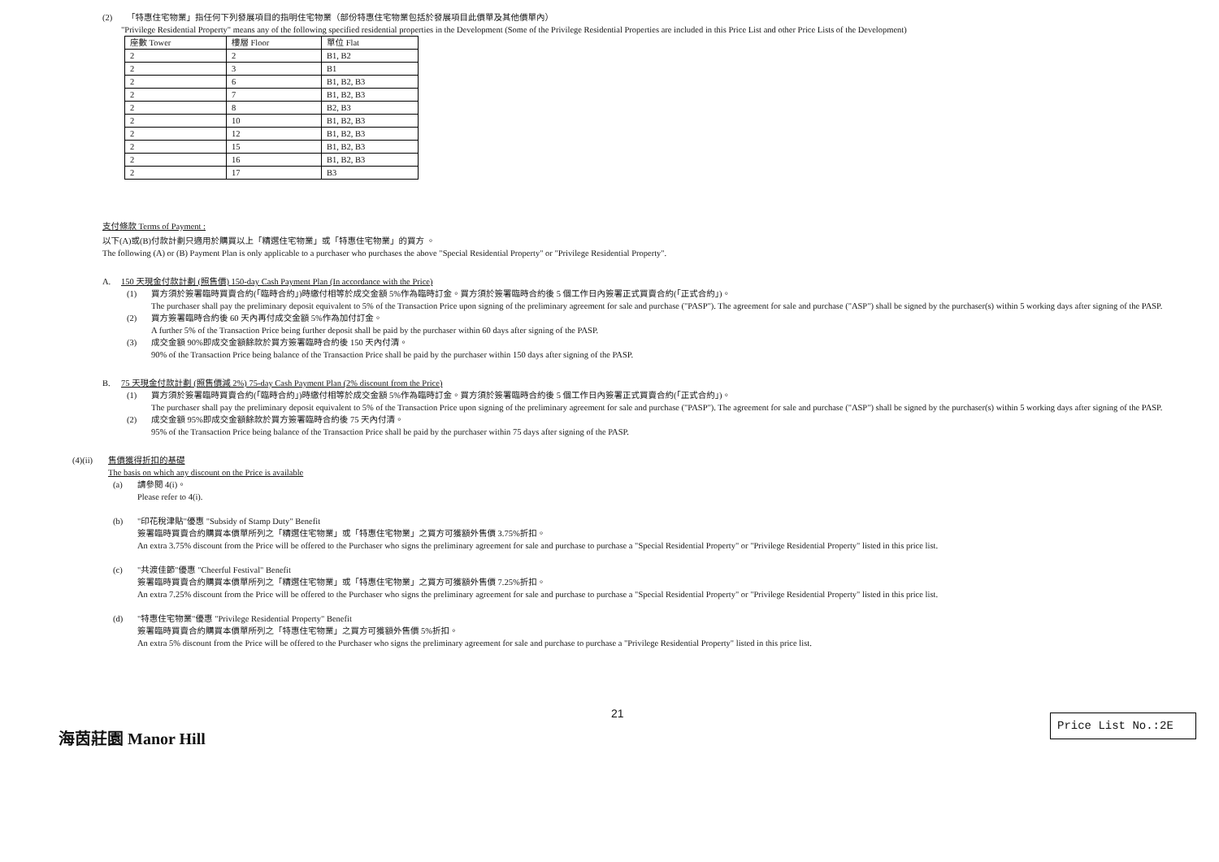(2) 「特惠住宅物業」指任何下列發展項目的指明住宅物業（部份特惠住宅物業包括於發展項目此價單及其他價單內）
"Privilege Residential Property" means any of the following specified residential properties in the Development (Some of the Privilege Residential Properties are included in this Price List and other Price Lists of the Development)
| 座數 Tower | 樓層 Floor | 單位 Flat |
| 2 | 2 | B1, B2 |
| 2 | 3 | B1 |
| 2 | 6 | B1, B2, B3 |
| 2 | 7 | B1, B2, B3 |
| 2 | 8 | B2, B3 |
| 2 | 10 | B1, B2, B3 |
| 2 | 12 | B1, B2, B3 |
| 2 | 15 | B1, B2, B3 |
| 2 | 16 | B1, B2, B3 |
| 2 | 17 | B3 |
支付條款 Terms of Payment :
以下(A)或(B)付款計劃只適用於購買以上「精選住宅物業」或「特惠住宅物業」的買方 。
The following (A) or (B) Payment Plan is only applicable to a purchaser who purchases the above "Special Residential Property" or "Privilege Residential Property".
A. 150 天現金付款計劃 (照售價) 150-day Cash Payment Plan (In accordance with the Price)
(1) 買方須於簽署臨時買賣合約(「臨時合約」)時繳付相等於成交金額 5%作為臨時訂金。買方須於簽署臨時合約後 5 個工作日內簽署正式買賣合約(「正式合約」)。
The purchaser shall pay the preliminary deposit equivalent to 5% of the Transaction Price upon signing of the preliminary agreement for sale and purchase ("PASP"). The agreement for sale and purchase ("ASP") shall be signed by the purchaser(s) within 5 working days after signing of the PASP.
(2) 買方簽署臨時合約後 60 天內再付成交金額 5%作為加付訂金。
A further 5% of the Transaction Price being further deposit shall be paid by the purchaser within 60 days after signing of the PASP.
(3) 成交金額 90%即成交金額餘款於買方簽署臨時合約後 150 天內付清。
90% of the Transaction Price being balance of the Transaction Price shall be paid by the purchaser within 150 days after signing of the PASP.
B. 75 天現金付款計劃 (照售價減 2%) 75-day Cash Payment Plan (2% discount from the Price)
(1) 買方須於簽署臨時買賣合約(「臨時合約」)時繳付相等於成交金額 5%作為臨時訂金。買方須於簽署臨時合約後 5 個工作日內簽署正式買賣合約(「正式合約」)。
The purchaser shall pay the preliminary deposit equivalent to 5% of the Transaction Price upon signing of the preliminary agreement for sale and purchase ("PASP"). The agreement for sale and purchase ("ASP") shall be signed by the purchaser(s) within 5 working days after signing of the PASP.
(2) 成交金額 95%即成交金額餘款於買方簽署臨時合約後 75 天內付清。
95% of the Transaction Price being balance of the Transaction Price shall be paid by the purchaser within 75 days after signing of the PASP.
(4)(ii)
售價獲得折扣的基礎
The basis on which any discount on the Price is available
(a) 請參閱 4(i)。
Please refer to 4(i).
(b) "印花稅津貼"優惠 "Subsidy of Stamp Duty" Benefit
簽署臨時買賣合約購買本價單所列之「精選住宅物業」或「特惠住宅物業」之買方可獲額外售價 3.75%折扣。
An extra 3.75% discount from the Price will be offered to the Purchaser who signs the preliminary agreement for sale and purchase to purchase a "Special Residential Property" or "Privilege Residential Property" listed in this price list.
(c) "共渡佳節"優惠 "Cheerful Festival" Benefit
簽署臨時買賣合約購買本價單所列之「精選住宅物業」或「特惠住宅物業」之買方可獲額外售價 7.25%折扣。
An extra 7.25% discount from the Price will be offered to the Purchaser who signs the preliminary agreement for sale and purchase to purchase a "Special Residential Property" or "Privilege Residential Property" listed in this price list.
(d) "特惠住宅物業"優惠 "Privilege Residential Property" Benefit
簽署臨時買賣合約購買本價單所列之「特惠住宅物業」之買方可獲額外售價 5%折扣。
An extra 5% discount from the Price will be offered to the Purchaser who signs the preliminary agreement for sale and purchase to purchase a "Privilege Residential Property" listed in this price list.
海茵莊園 Manor Hill
21
Price List No.:2E